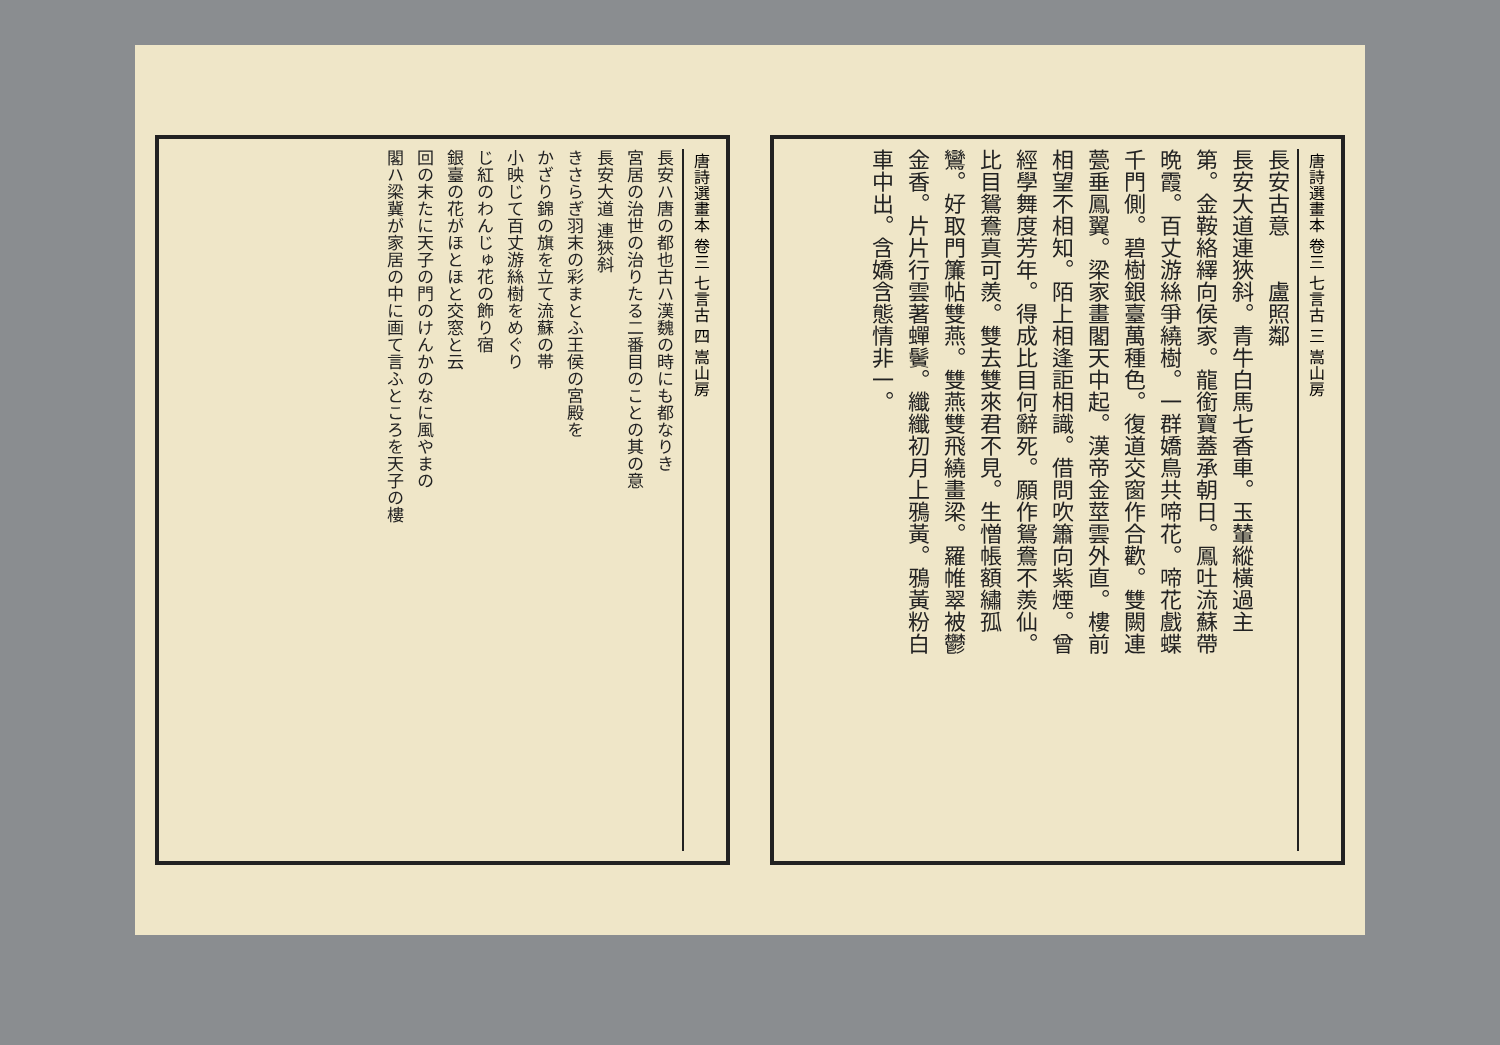唐詩選畫本 卷三 七言古 四 嵩山房
長安ハ唐の都也古ハ漢魏の時にも都なりき
宮居の治世の治りたる二番目のことの其の意
長安大道 連狹斜
きさらぎ羽末の彩まとふ王侯の宮殿を
かざり錦の旗を立て流蘇の帯
小映じて百丈游絲樹をめぐり
じ紅のわんじゅ花の飾り宿
銀臺の花がほとほと交窓と云
回の末たに天子の門のけんかのなに風やまの
閣ハ梁冀が家居の中に画て言ふところを天子の樓
唐詩選畫本 卷三 七言古 三 嵩山房
長安古意　　盧照鄰
長安大道連狹斜。青牛白馬七香車。玉輦縱橫過主
第。金鞍絡繹向侯家。龍銜寶蓋承朝日。鳳吐流蘇帶
晩霞。百丈游絲爭繞樹。一群嬌鳥共啼花。啼花戲蝶
千門側。碧樹銀臺萬種色。復道交窗作合歡。雙闕連
甍垂鳳翼。梁家畫閣天中起。漢帝金莖雲外直。樓前
相望不相知。陌上相逢詎相識。借問吹簫向紫煙。曾
經學舞度芳年。得成比目何辭死。願作鴛鴦不羨仙。
比目鴛鴦真可羨。雙去雙來君不見。生憎帳額繡孤
鸞。好取門簾帖雙燕。雙燕雙飛繞畫梁。羅帷翠被鬱
金香。片片行雲著蟬鬢。纖纖初月上鴉黃。鴉黃粉白
車中出。含嬌含態情非一。